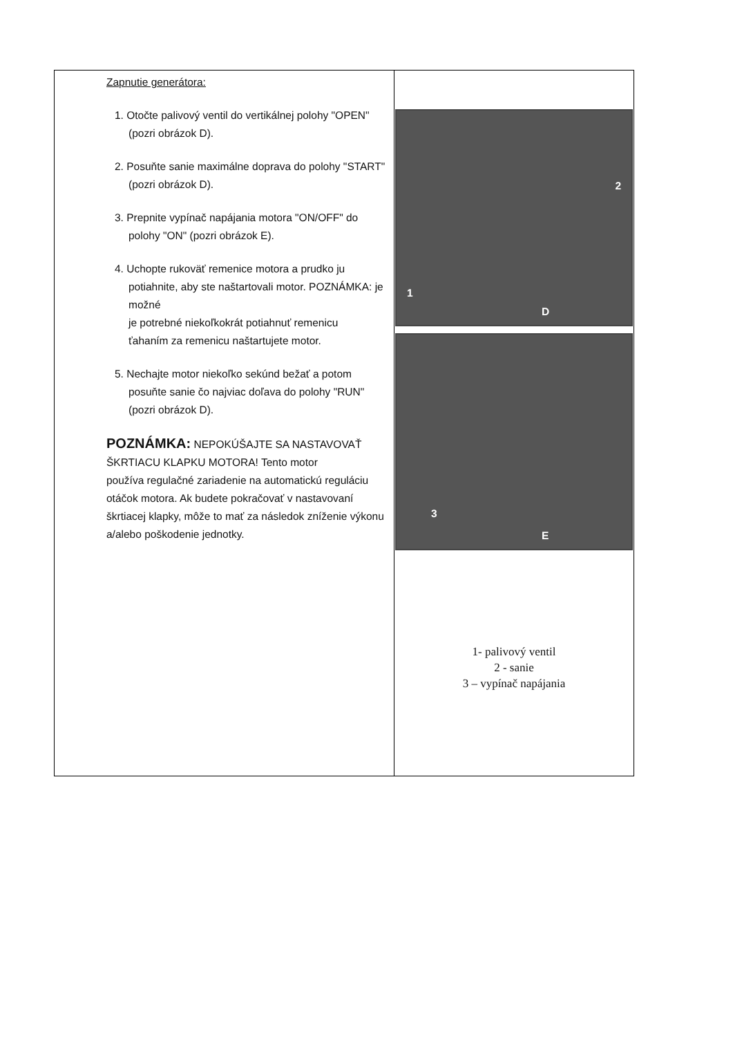| Zapnutie generátora: 1. Otočte palivový ventil do vertikálnej polohy "OPEN" (pozri obrázok D). 2. Posuňte sanie maximálne doprava do polohy "START" (pozri obrázok D). 3. Prepnite vypínač napájania motora "ON/OFF" do polohy "ON" (pozri obrázok E). 4. Uchopte rukoväť remenice motora a prudko ju potiahnite, aby ste naštartovali motor. POZNÁMKA: je možné je potrebné niekoľkokrát potiahnuť remenicu ťahaním za remenicu naštartujete motor. 5. Nechajte motor niekoľko sekúnd bežať a potom posuňte sanie čo najviac doľava do polohy "RUN" (pozri obrázok D). POZNÁMKA: NEPOKÚŠAJTE SA NASTAVOVAŤ ŠKRTIACU KLAPKU MOTORA! Tento motor používa regulačné zariadenie na automatickú reguláciu otáčok motora. Ak budete pokračovať v nastavovaní škrtiacej klapky, môže to mať za následok zníženie výkonu a/alebo poškodenie jednotky. | 2 1 D 3 E 1- palivový ventil 2 - sanie 3 – vypínač napájania |